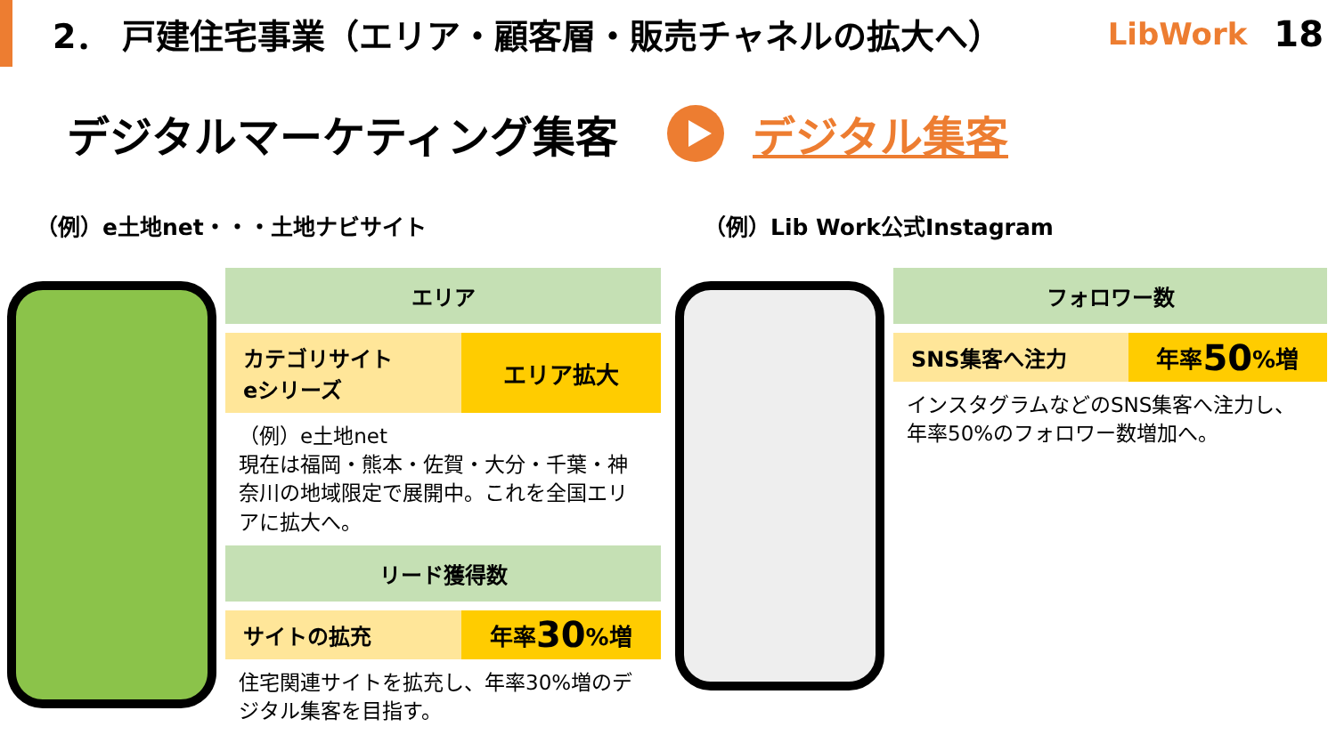2． 戸建住宅事業（エリア・顧客層・販売チャネルの拡大へ）
LibWork 18
デジタルマーケティング集客 デジタル集客
（例）e土地net・・・土地ナビサイト
エリア
カテゴリサイト
eシリーズ
エリア拡大
（例）e土地net
現在は福岡・熊本・佐賀・大分・千葉・神奈川の地域限定で展開中。これを全国エリアに拡大へ。
リード獲得数
サイトの拡充
年率 30%増
住宅関連サイトを拡充し、年率30%増のデジタル集客を目指す。
（例）Lib Work公式Instagram
フォロワー数
SNS集客へ注力
年率 50%増
インスタグラムなどのSNS集客へ注力し、年率50%のフォロワー数増加へ。